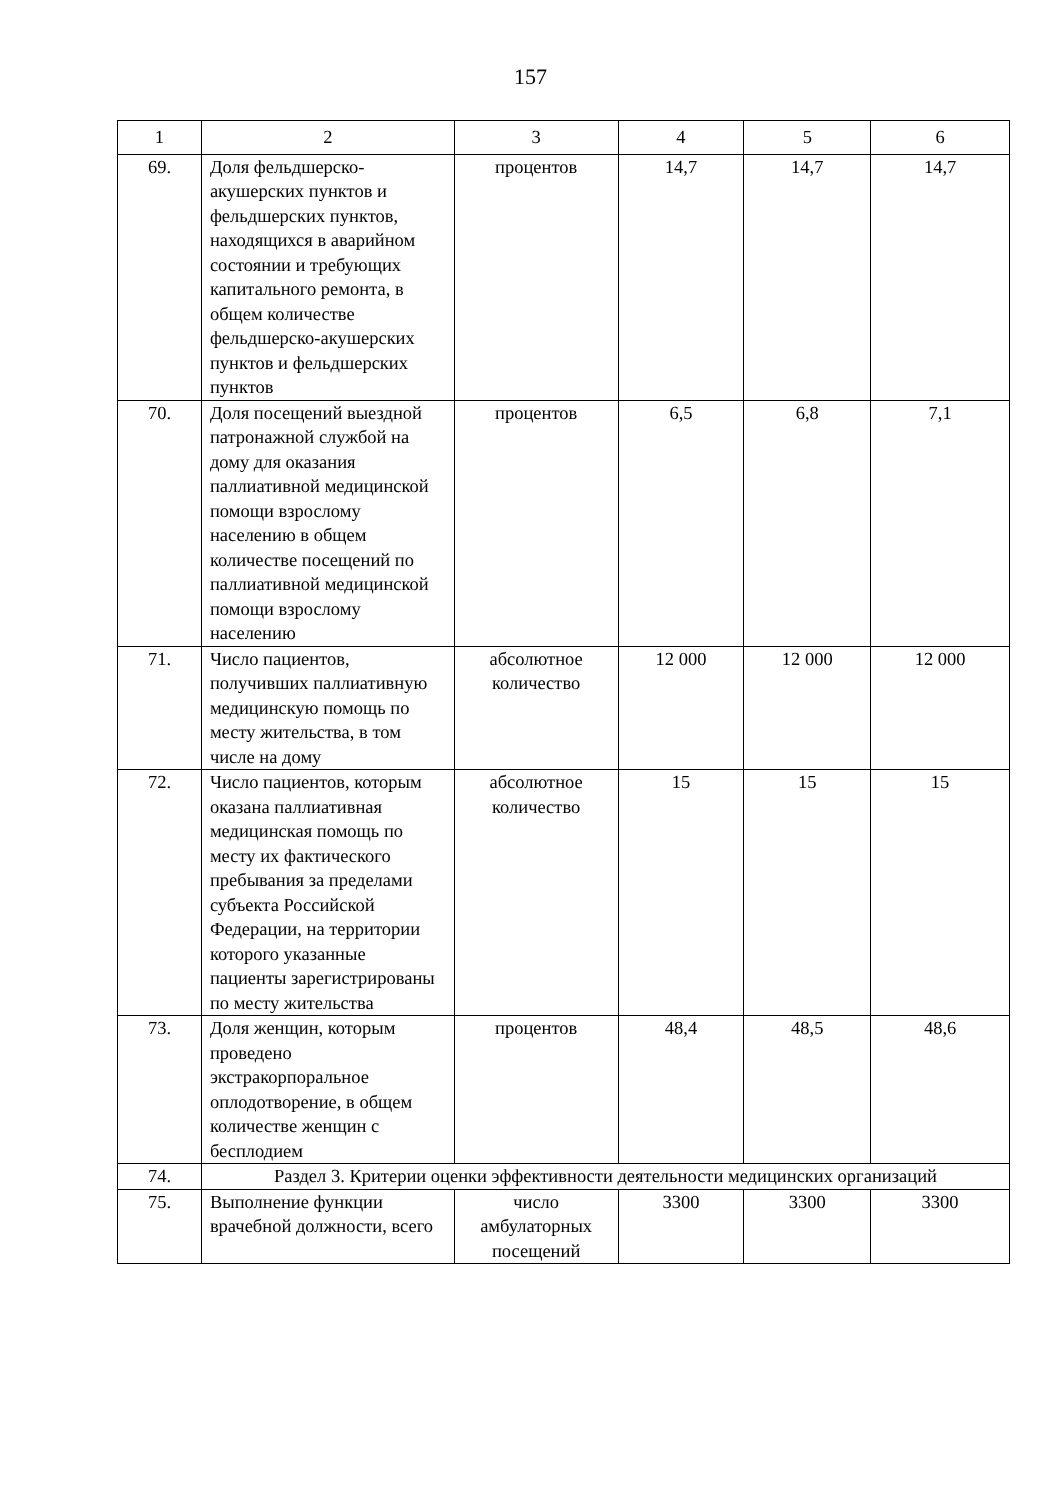157
| 1 | 2 | 3 | 4 | 5 | 6 |
| --- | --- | --- | --- | --- | --- |
| 69. | Доля фельдшерско-акушерских пунктов и фельдшерских пунктов, находящихся в аварийном состоянии и требующих капитального ремонта, в общем количестве фельдшерско-акушерских пунктов и фельдшерских пунктов | процентов | 14,7 | 14,7 | 14,7 |
| 70. | Доля посещений выездной патронажной службой на дому для оказания паллиативной медицинской помощи взрослому населению в общем количестве посещений по паллиативной медицинской помощи взрослому населению | процентов | 6,5 | 6,8 | 7,1 |
| 71. | Число пациентов, получивших паллиативную медицинскую помощь по месту жительства, в том числе на дому | абсолютное количество | 12 000 | 12 000 | 12 000 |
| 72. | Число пациентов, которым оказана паллиативная медицинская помощь по месту их фактического пребывания за пределами субъекта Российской Федерации, на территории которого указанные пациенты зарегистрированы по месту жительства | абсолютное количество | 15 | 15 | 15 |
| 73. | Доля женщин, которым проведено экстракорпоральное оплодотворение, в общем количестве женщин с бесплодием | процентов | 48,4 | 48,5 | 48,6 |
| 74. | Раздел 3. Критерии оценки эффективности деятельности медицинских организаций | | | | |
| 75. | Выполнение функции врачебной должности, всего | число амбулаторных посещений | 3300 | 3300 | 3300 |